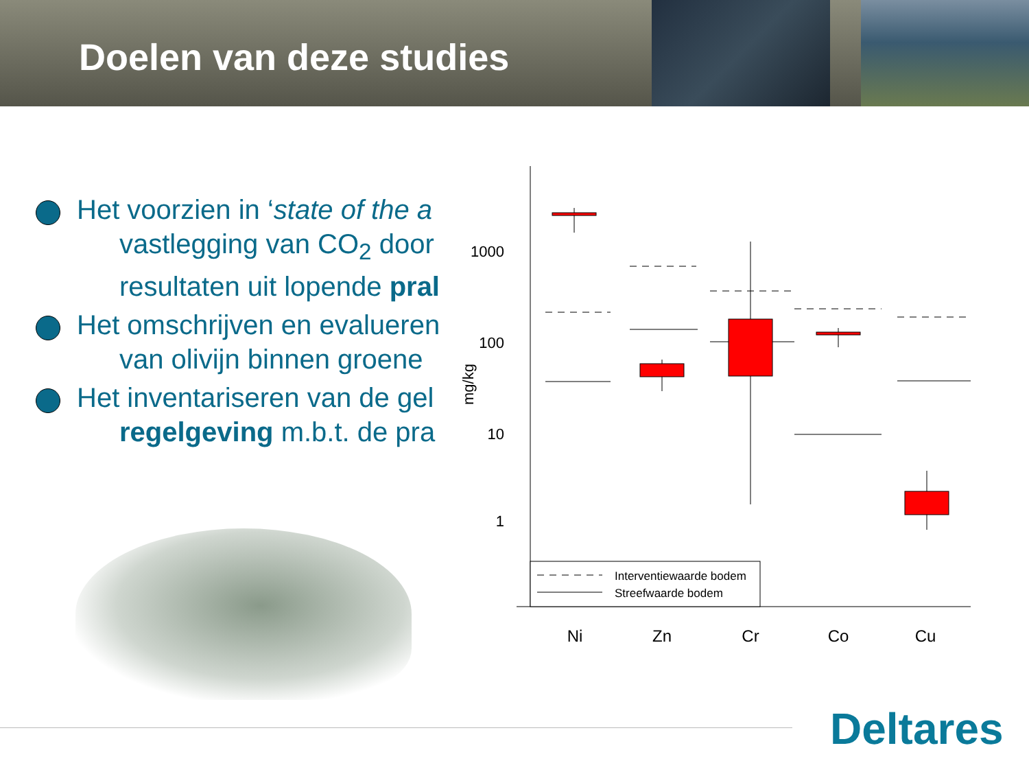Doelen van deze studies
Het voorzien in ‘state of the a
vastlegging van CO<sub>2</sub> door
resultaten uit lopende pral
Het omschrijven en evalueren
van olivijn binnen groene
Het inventariseren van de gel
regelgeving m.b.t. de pra
1000
100
10
1
mg/kg
Interventiewaarde bodem
Streefwaarde bodem
Ni
Zn
Cr
Co
Cu
Deltares